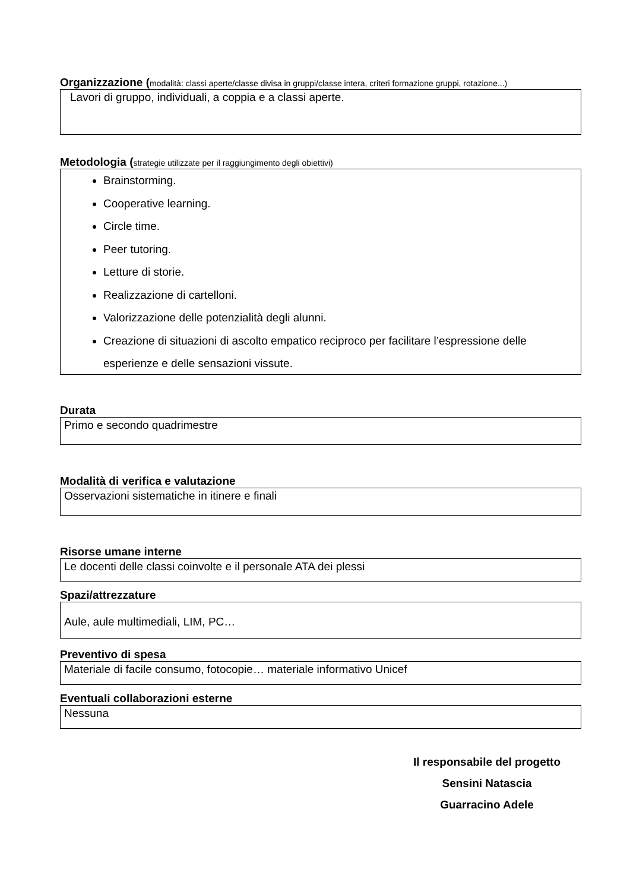Organizzazione (modalità: classi aperte/classe divisa in gruppi/classe intera, criteri formazione gruppi, rotazione...)
Lavori di gruppo, individuali, a coppia e a classi aperte.
Metodologia (strategie utilizzate per il raggiungimento degli obiettivi)
Brainstorming.
Cooperative learning.
Circle time.
Peer tutoring.
Letture di storie.
Realizzazione di cartelloni.
Valorizzazione delle potenzialità degli alunni.
Creazione di situazioni di ascolto empatico reciproco per facilitare l’espressione delle esperienze e delle sensazioni vissute.
Durata
Primo e secondo quadrimestre
Modalità di verifica e valutazione
Osservazioni sistematiche in itinere e finali
Risorse umane interne
Le docenti delle classi coinvolte e il personale ATA dei plessi
Spazi/attrezzature
Aule, aule multimediali, LIM, PC…
Preventivo di spesa
Materiale di facile consumo, fotocopie… materiale informativo Unicef
Eventuali collaborazioni esterne
Nessuna
Il responsabile del progetto
Sensini Natascia
Guarracino Adele